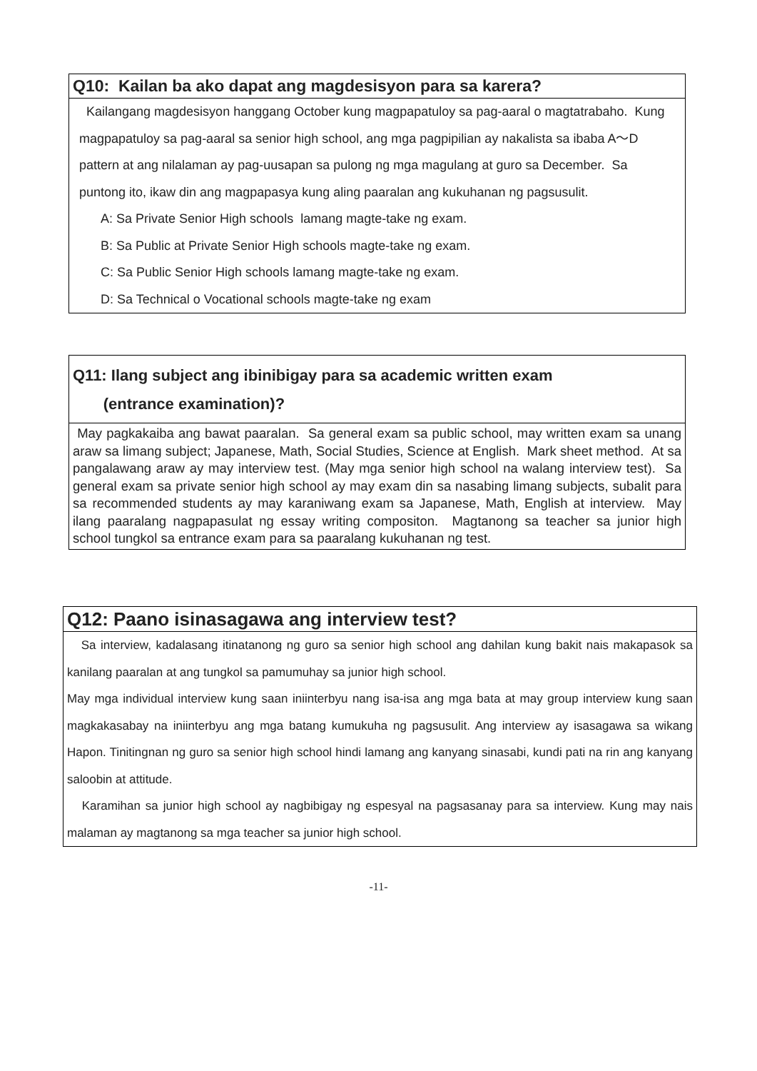Q10: Kailan ba ako dapat ang magdesisyon para sa karera?
Kailangang magdesisyon hanggang October kung magpapatuloy sa pag-aaral o magtatrabaho. Kung magpapatuloy sa pag-aaral sa senior high school, ang mga pagpipilian ay nakalista sa ibaba A～D pattern at ang nilalaman ay pag-uusapan sa pulong ng mga magulang at guro sa December. Sa puntong ito, ikaw din ang magpapasya kung aling paaralan ang kukuhanan ng pagsusulit.
A: Sa Private Senior High schools lamang magte-take ng exam.
B: Sa Public at Private Senior High schools magte-take ng exam.
C: Sa Public Senior High schools lamang magte-take ng exam.
D: Sa Technical o Vocational schools magte-take ng exam
Q11: Ilang subject ang ibinibigay para sa academic written exam
(entrance examination)?
May pagkakaiba ang bawat paaralan. Sa general exam sa public school, may written exam sa unang araw sa limang subject; Japanese, Math, Social Studies, Science at English. Mark sheet method. At sa pangalawang araw ay may interview test. (May mga senior high school na walang interview test). Sa general exam sa private senior high school ay may exam din sa nasabing limang subjects, subalit para sa recommended students ay may karaniwang exam sa Japanese, Math, English at interview. May ilang paaralang nagpapasulat ng essay writing compositon. Magtanong sa teacher sa junior high school tungkol sa entrance exam para sa paaralang kukuhanan ng test.
Q12: Paano isinasagawa ang interview test?
Sa interview, kadalasang itinatanong ng guro sa senior high school ang dahilan kung bakit nais makapasok sa kanilang paaralan at ang tungkol sa pamumuhay sa junior high school.
May mga individual interview kung saan iniinterbyu nang isa-isa ang mga bata at may group interview kung saan magkakasabay na iniinterbyu ang mga batang kumukuha ng pagsusulit. Ang interview ay isasagawa sa wikang Hapon. Tinitingnan ng guro sa senior high school hindi lamang ang kanyang sinasabi, kundi pati na rin ang kanyang saloobin at attitude.
Karamihan sa junior high school ay nagbibigay ng espesyal na pagsasanay para sa interview. Kung may nais malaman ay magtanong sa mga teacher sa junior high school.
-11-